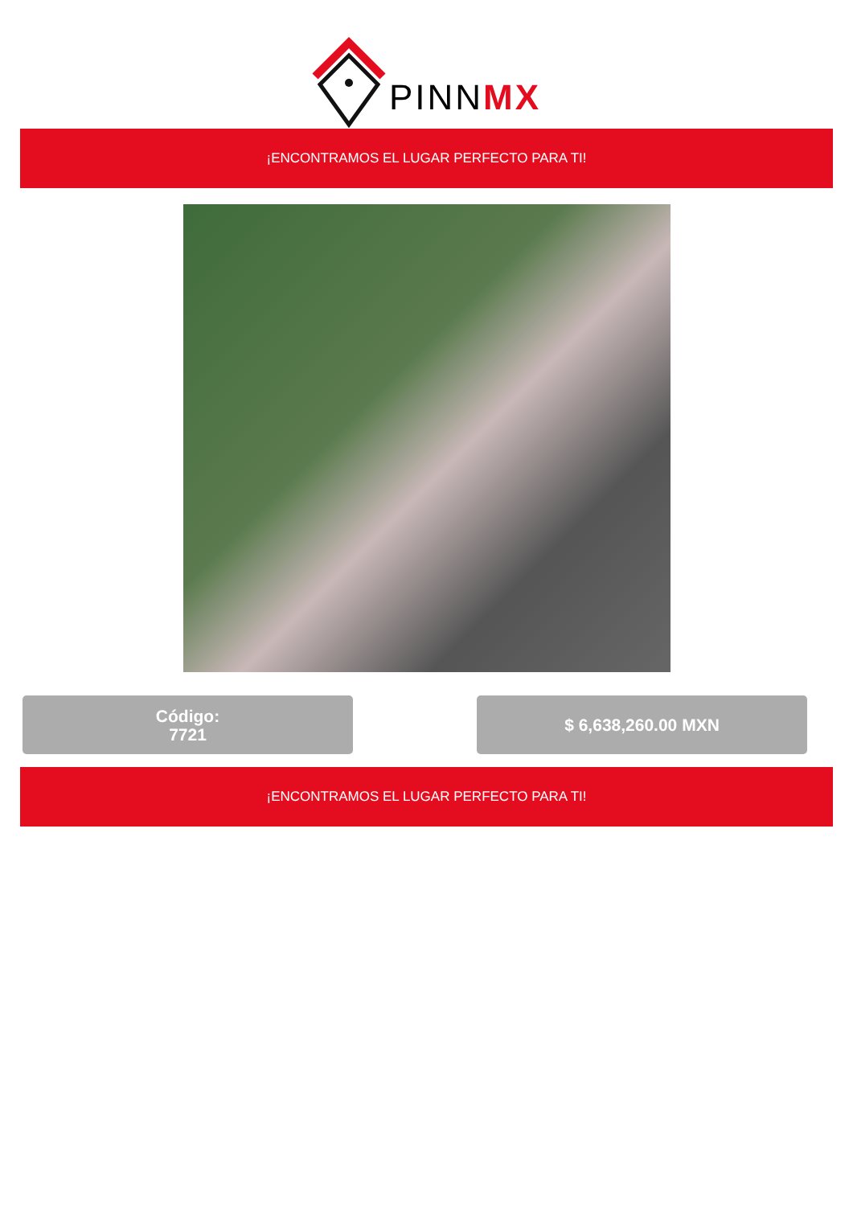PINNMX
¡ENCONTRAMOS EL LUGAR PERFECTO PARA TI!
Código:
7721
$ 6,638,260.00 MXN
¡ENCONTRAMOS EL LUGAR PERFECTO PARA TI!